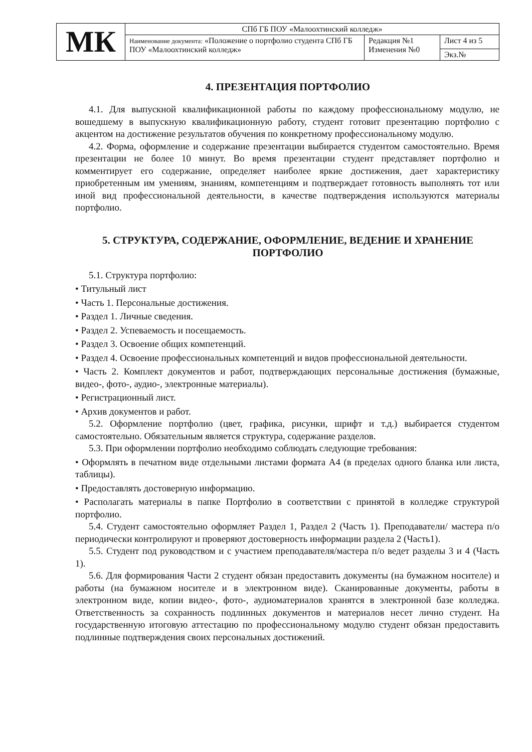| МК | СПб ГБ ПОУ «Малоохтинский колледж» | | |
| | Наименование документа: «Положение о портфолио студента СПб ГБ ПОУ «Малоохтинский колледж» | Редакция №1 Изменения №0 | Лист 4 из 5 |
| | | | Экз.№ |
4. ПРЕЗЕНТАЦИЯ ПОРТФОЛИО
4.1. Для выпускной квалификационной работы по каждому профессиональному модулю, не вошедшему в выпускную квалификационную работу, студент готовит презентацию портфолио с акцентом на достижение результатов обучения по конкретному профессиональному модулю.
4.2. Форма, оформление и содержание презентации выбирается студентом самостоятельно. Время презентации не более 10 минут. Во время презентации студент представляет портфолио и комментирует его содержание, определяет наиболее яркие достижения, дает характеристику приобретенным им умениям, знаниям, компетенциям и подтверждает готовность выполнять тот или иной вид профессиональной деятельности, в качестве подтверждения используются материалы портфолио.
5. СТРУКТУРА, СОДЕРЖАНИЕ, ОФОРМЛЕНИЕ, ВЕДЕНИЕ И ХРАНЕНИЕ ПОРТФОЛИО
5.1. Структура портфолио:
• Титульный лист
• Часть 1. Персональные достижения.
• Раздел 1. Личные сведения.
• Раздел 2. Успеваемость и посещаемость.
• Раздел 3. Освоение общих компетенций.
• Раздел 4. Освоение профессиональных компетенций и видов профессиональной деятельности.
• Часть 2. Комплект документов и работ, подтверждающих персональные достижения (бумажные, видео-, фото-, аудио-, электронные материалы).
• Регистрационный лист.
• Архив документов и работ.
5.2. Оформление портфолио (цвет, графика, рисунки, шрифт и т.д.) выбирается студентом самостоятельно. Обязательным является структура, содержание разделов.
5.3. При оформлении портфолио необходимо соблюдать следующие требования:
• Оформлять в печатном виде отдельными листами формата А4 (в пределах одного бланка или листа, таблицы).
• Предоставлять достоверную информацию.
• Располагать материалы в папке Портфолио в соответствии с принятой в колледже структурой портфолио.
5.4. Студент самостоятельно оформляет Раздел 1, Раздел 2 (Часть 1). Преподаватели/ мастера п/о периодически контролируют и проверяют достоверность информации раздела 2 (Часть1).
5.5. Студент под руководством и с участием преподавателя/мастера п/о ведет разделы 3 и 4 (Часть 1).
5.6. Для формирования Части 2 студент обязан предоставить документы (на бумажном носителе) и работы (на бумажном носителе и в электронном виде). Сканированные документы, работы в электронном виде, копии видео-, фото-, аудиоматериалов хранятся в электронной базе колледжа. Ответственность за сохранность подлинных документов и материалов несет лично студент. На государственную итоговую аттестацию по профессиональному модулю студент обязан предоставить подлинные подтверждения своих персональных достижений.